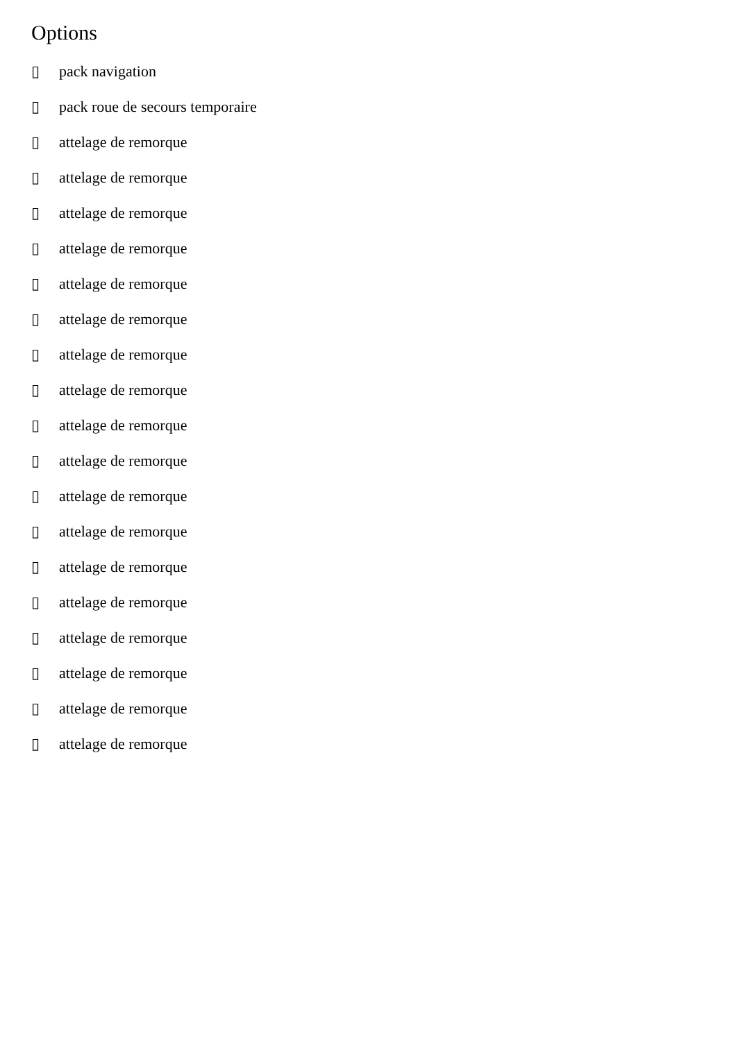Options
▯ pack navigation
▯ pack roue de secours temporaire
▯ attelage de remorque
▯ attelage de remorque
▯ attelage de remorque
▯ attelage de remorque
▯ attelage de remorque
▯ attelage de remorque
▯ attelage de remorque
▯ attelage de remorque
▯ attelage de remorque
▯ attelage de remorque
▯ attelage de remorque
▯ attelage de remorque
▯ attelage de remorque
▯ attelage de remorque
▯ attelage de remorque
▯ attelage de remorque
▯ attelage de remorque
▯ attelage de remorque